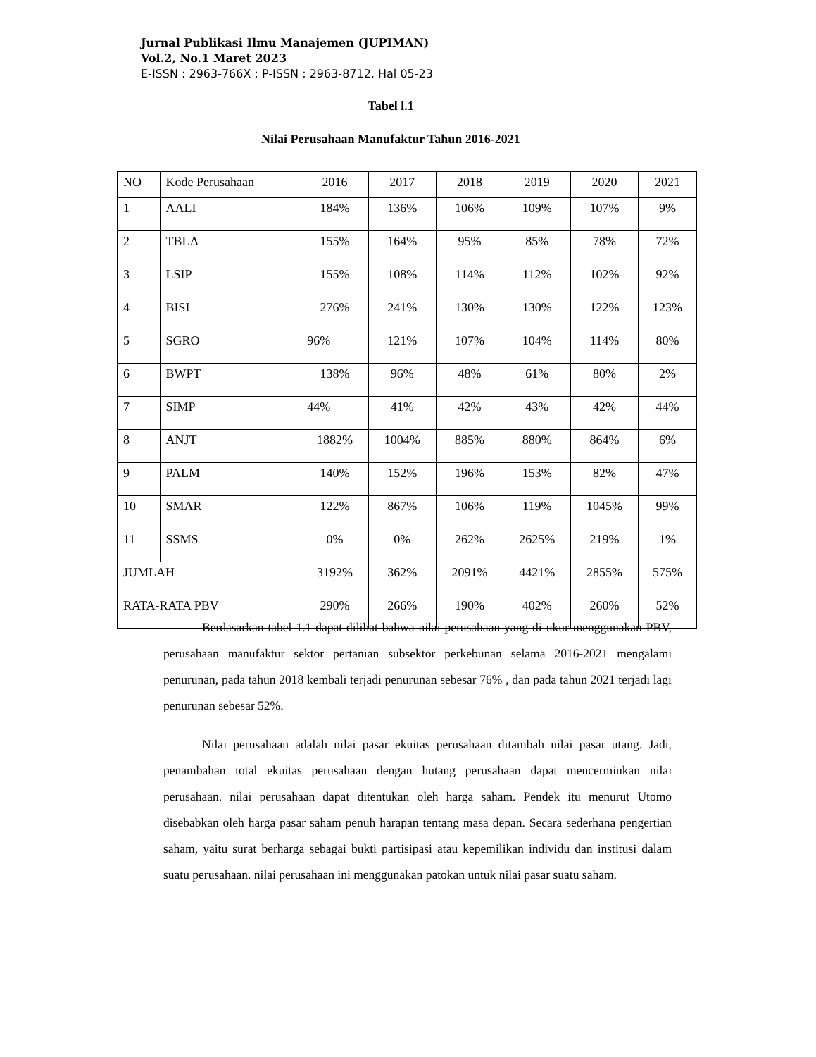Jurnal Publikasi Ilmu Manajemen (JUPIMAN)
Vol.2, No.1 Maret 2023
E-ISSN : 2963-766X ; P-ISSN : 2963-8712, Hal 05-23
Tabel l.1
Nilai Perusahaan Manufaktur Tahun 2016-2021
| NO | Kode Perusahaan | 2016 | 2017 | 2018 | 2019 | 2020 | 2021 |
| --- | --- | --- | --- | --- | --- | --- | --- |
| 1 | AALI | 184% | 136% | 106% | 109% | 107% | 9% |
| 2 | TBLA | 155% | 164% | 95% | 85% | 78% | 72% |
| 3 | LSIP | 155% | 108% | 114% | 112% | 102% | 92% |
| 4 | BISI | 276% | 241% | 130% | 130% | 122% | 123% |
| 5 | SGRO | 96% | 121% | 107% | 104% | 114% | 80% |
| 6 | BWPT | 138% | 96% | 48% | 61% | 80% | 2% |
| 7 | SIMP | 44% | 41% | 42% | 43% | 42% | 44% |
| 8 | ANJT | 1882% | 1004% | 885% | 880% | 864% | 6% |
| 9 | PALM | 140% | 152% | 196% | 153% | 82% | 47% |
| 10 | SMAR | 122% | 867% | 106% | 119% | 1045% | 99% |
| 11 | SSMS | 0% | 0% | 262% | 2625% | 219% | 1% |
| JUMLAH | | 3192% | 362% | 2091% | 4421% | 2855% | 575% |
| RATA-RATA PBV | | 290% | 266% | 190% | 402% | 260% | 52% |
Berdasarkan tabel 1.1 dapat dilihat bahwa nilai perusahaan yang di ukur menggunakan PBV, perusahaan manufaktur sektor pertanian subsektor perkebunan selama 2016-2021 mengalami penurunan, pada tahun 2018 kembali terjadi penurunan sebesar 76% , dan pada tahun 2021 terjadi lagi penurunan sebesar 52%.
Nilai perusahaan adalah nilai pasar ekuitas perusahaan ditambah nilai pasar utang. Jadi, penambahan total ekuitas perusahaan dengan hutang perusahaan dapat mencerminkan nilai perusahaan. nilai perusahaan dapat ditentukan oleh harga saham. Pendek itu menurut Utomo disebabkan oleh harga pasar saham penuh harapan tentang masa depan. Secara sederhana pengertian saham, yaitu surat berharga sebagai bukti partisipasi atau kepemilikan individu dan institusi dalam suatu perusahaan. nilai perusahaan ini menggunakan patokan untuk nilai pasar suatu saham.